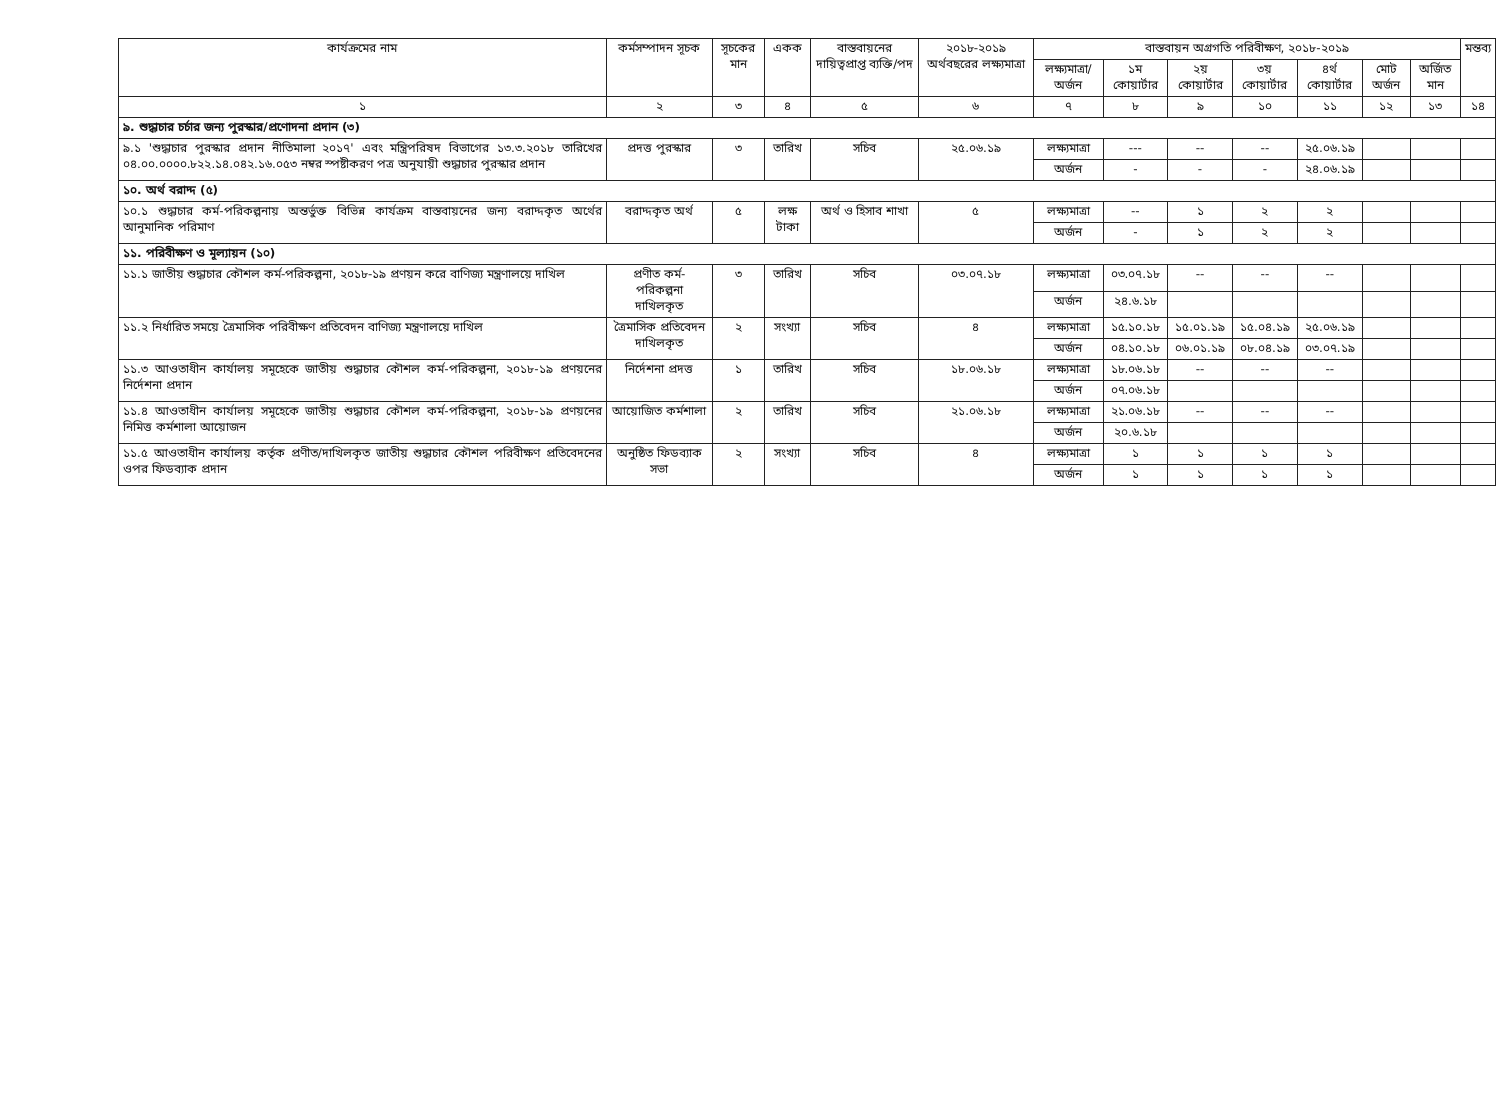| কার্যক্রমের নাম | কর্মসম্পাদন সূচক | সূচকের মান | একক | বাস্তবায়নের দায়িত্বপ্রাপ্ত ব্যক্তি/পদ | ২০১৮-২০১৯ অর্থবছরের লক্ষ্যমাত্রা | বাস্তবায়ন অগ্রগতি পরিবীক্ষণ, ২০১৮-২০১৯ | | | | | | | মন্তব্য |
| --- | --- | --- | --- | --- | --- | --- | --- | --- | --- | --- | --- | --- | --- |
| | | | | | | লক্ষ্যমাত্রা/ অর্জন | ১ম কোয়ার্টার | ২য় কোয়ার্টার | ৩য় কোয়ার্টার | ৪র্থ কোয়ার্টার | মোট অর্জন | অর্জিত মান | |
| ১ | ২ | ৩ | ৪ | ৫ | ৬ | ৭ | ৮ | ৯ | ১০ | ১১ | ১২ | ১৩ | ১৪ |
| ৯. শুদ্ধাচার চর্চার জন্য পুরস্কার/প্রণোদনা প্রদান (৩) | | | | | | | | | | | | | |
| ৯.১ 'শুদ্ধাচার পুরস্কার প্রদান নীতিমালা ২০১৭' এবং মন্ত্রিপরিষদ বিভাগের ১৩.৩.২০১৮ তারিখের ০৪.০০.০০০০.৮২২.১৪.০৪২.১৬.০৫৩ নম্বর স্পষ্টীকরণ পত্র অনুযায়ী শুদ্ধাচার পুরস্কার প্রদান | প্রদত্ত পুরস্কার | ৩ | তারিখ | সচিব | ২৫.০৬.১৯ | লক্ষ্যমাত্রা | --- | -- | -- | ২৫.০৬.১৯ | | | |
| | | | | | | অর্জন | - | - | - | ২৪.০৬.১৯ | | | |
| ১০. অর্থ বরাদ্দ (৫) | | | | | | | | | | | | | |
| ১০.১ শুদ্ধাচার কর্ম-পরিকল্পনায় অন্তর্ভুক্ত বিভিন্ন কার্যক্রম বাস্তবায়নের জন্য বরাদ্দকৃত অর্থের আনুমানিক পরিমাণ | বরাদ্দকৃত অর্থ | ৫ | লক্ষ টাকা | অর্থ ও হিসাব শাখা | ৫ | লক্ষ্যমাত্রা | -- | ১ | ২ | ২ | | | |
| | | | | | | অর্জন | - | ১ | ২ | ২ | | | |
| ১১. পরিবীক্ষণ ও মূল্যায়ন (১০) | | | | | | | | | | | | | |
| ১১.১ জাতীয় শুদ্ধাচার কৌশল কর্ম-পরিকল্পনা, ২০১৮-১৯ প্রণয়ন করে বাণিজ্য মন্ত্রণালয়ে দাখিল | প্রণীত কর্ম-পরিকল্পনা দাখিলকৃত | ৩ | তারিখ | সচিব | ০৩.০৭.১৮ | লক্ষ্যমাত্রা | ০৩.০৭.১৮ | -- | -- | -- | | | |
| | | | | | | অর্জন | ২৪.৬.১৮ | | | | | | |
| ১১.২ নির্ধারিত সময়ে ত্রৈমাসিক পরিবীক্ষণ প্রতিবেদন বাণিজ্য মন্ত্রণালয়ে দাখিল | ত্রৈমাসিক প্রতিবেদন দাখিলকৃত | ২ | সংখ্যা | সচিব | ৪ | লক্ষ্যমাত্রা | ১৫.১০.১৮ | ১৫.০১.১৯ | ১৫.০৪.১৯ | ২৫.০৬.১৯ | | | |
| | | | | | | অর্জন | ০৪.১০.১৮ | ০৬.০১.১৯ | ০৮.০৪.১৯ | ০৩.০৭.১৯ | | | |
| ১১.৩ আওতাধীন কার্যালয় সমূহেকে জাতীয় শুদ্ধাচার কৌশল কর্ম-পরিকল্পনা, ২০১৮-১৯ প্রণয়নের নির্দেশনা প্রদান | নির্দেশনা প্রদত্ত | ১ | তারিখ | সচিব | ১৮.০৬.১৮ | লক্ষ্যমাত্রা | ১৮.০৬.১৮ | -- | -- | -- | | | |
| | | | | | | অর্জন | ০৭.০৬.১৮ | | | | | | |
| ১১.৪ আওতাধীন কার্যালয় সমূহেকে জাতীয় শুদ্ধাচার কৌশল কর্ম-পরিকল্পনা, ২০১৮-১৯ প্রণয়নের নিমিত্ত কর্মশালা আয়োজন | আয়োজিত কর্মশালা | ২ | তারিখ | সচিব | ২১.০৬.১৮ | লক্ষ্যমাত্রা | ২১.০৬.১৮ | -- | -- | -- | | | |
| | | | | | | অর্জন | ২০.৬.১৮ | | | | | | |
| ১১.৫ আওতাধীন কার্যালয় কর্তৃক প্রণীত/দাখিলকৃত জাতীয় শুদ্ধাচার কৌশল পরিবীক্ষণ প্রতিবেদনের ওপর ফিডব্যাক প্রদান | অনুষ্ঠিত ফিডব্যাক সভা | ২ | সংখ্যা | সচিব | ৪ | লক্ষ্যমাত্রা | ১ | ১ | ১ | ১ | | | |
| | | | | | | অর্জন | ১ | ১ | ১ | ১ | | | |